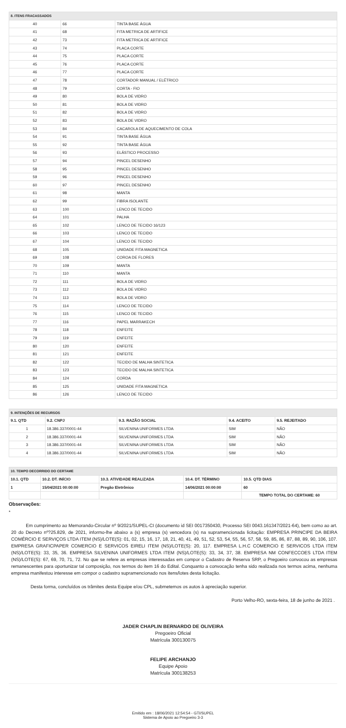| 8. ITENS FRACASSADOS | | |
| --- | --- | --- |
| 40 | 66 | TINTA BASE ÁGUA |
| 41 | 68 | FITA METRICA DE ARTIFICE |
| 42 | 73 | FITA METRICA DE ARTIFICE |
| 43 | 74 | PLACA CORTE |
| 44 | 75 | PLACA CORTE |
| 45 | 76 | PLACA CORTE |
| 46 | 77 | PLACA CORTE |
| 47 | 78 | CORTADOR MANUAL / ELÉTRICO |
| 48 | 79 | CORTA - FIO |
| 49 | 80 | BOLA DE VIDRO |
| 50 | 81 | BOLA DE VIDRO |
| 51 | 82 | BOLA DE VIDRO |
| 52 | 83 | BOLA DE VIDRO |
| 53 | 84 | CACAROLA DE AQUECIMENTO DE COLA |
| 54 | 91 | TINTA BASE ÁGUA |
| 55 | 92 | TINTA BASE ÁGUA |
| 56 | 93 | ELÁSTICO PROCESSO |
| 57 | 94 | PINCEL DESENHO |
| 58 | 95 | PINCEL DESENHO |
| 59 | 96 | PINCEL DESENHO |
| 60 | 97 | PINCEL DESENHO |
| 61 | 98 | MANTA |
| 62 | 99 | FIBRA ISOLANTE |
| 63 | 100 | LENCO DE TECIDO |
| 64 | 101 | PALHA |
| 65 | 102 | LENCO DE TECIDO 16/123 |
| 66 | 103 | LENCO DE TECIDO |
| 67 | 104 | LENCO DE TECIDO |
| 68 | 105 | UNIDADE FITA MAGNETICA |
| 69 | 108 | COROA DE FLORES |
| 70 | 109 | MANTA |
| 71 | 110 | MANTA |
| 72 | 111 | BOLA DE VIDRO |
| 73 | 112 | BOLA DE VIDRO |
| 74 | 113 | BOLA DE VIDRO |
| 75 | 114 | LENCO DE TECIDO |
| 76 | 115 | LENCO DE TECIDO |
| 77 | 116 | PAPEL MARRAKECH |
| 78 | 118 | ENFEITE |
| 79 | 119 | ENFEITE |
| 80 | 120 | ENFEITE |
| 81 | 121 | ENFEITE |
| 82 | 122 | TECIDO DE MALHA SINTETICA |
| 83 | 123 | TECIDO DE MALHA SINTETICA |
| 84 | 124 | CORDA |
| 85 | 125 | UNIDADE FITA MAGNETICA |
| 86 | 126 | LENCO DE TECIDO |
| 9. INTENÇÕES DE RECURSOS | | | | |
| --- | --- | --- | --- | --- |
| 9.1. QTD | 9.2. CNPJ | 9.3. RAZÃO SOCIAL | 9.4. ACEITO | 9.5. REJEITADO |
| 1 | 18.386.337/0001-44 | SILVENINA UNIFORMES LTDA | SIM | NÃO |
| 2 | 18.386.337/0001-44 | SILVENINA UNIFORMES LTDA | SIM | NÃO |
| 3 | 18.386.337/0001-44 | SILVENINA UNIFORMES LTDA | SIM | NÃO |
| 4 | 18.386.337/0001-44 | SILVENINA UNIFORMES LTDA | SIM | NÃO |
| 10. TEMPO DECORRIDO DO CERTAME | | | | |
| --- | --- | --- | --- | --- |
| 10.1. QTD | 10.2. DT. INÍCIO | 10.3. ATIVIDADE REALIZADA | 10.4. DT. TÉRMINO | 10.5. QTD DIAS |
| 1 | 15/04/2021 00:00:00 | Pregão Eletrônico | 14/06/2021 00:00:00 | 60 |
| | | | | TEMPO TOTAL DO CERTAME: 60 |
Observações:
*
Em cumprimento ao Memorando-Circular nº 9/2021/SUPEL-CI (documento id SEI 0017350430, Processo SEI 0043.161347/2021-64), bem como ao art. 20 do Decreto nº?25.829, de 2021, informo-lhe abaixo a (s) empresa (s) vencedora (s) na supramencionada licitação: EMPRESA PRINCIPE DA BEIRA COMÉRCIO E SERVIÇOS LTDA ITEM (NS)/LOTE(S): 01, 02, 15, 16, 17, 18, 21, 40, 41, 49, 51, 52, 53, 54, 55, 56, 57, 58, 59, 85, 86, 87, 88, 89, 90, 106, 107. EMPRESA GRAFICPAPER COMERCIO E SERVICOS EIRELI ITEM (NS)/LOTE(S): 20, 117. EMPRESA L.H.C COMERCIO E SERVICOS LTDA ITEM (NS)/LOTE(S): 33, 35, 36. EMPRESA SILVENINA UNIFORMES LTDA ITEM (NS)/LOTE(S): 33, 34, 37, 38. EMPRESA NM CONFECCOES LTDA ITEM (NS)/LOTE(S): 67, 69, 70, 71, 72. No que se refere as empresas interessadas em compor o Cadastro de Reserva SRP, o Pregoeiro convocou as empresas remanescentes para oportunizar tal composição, nos termos do item 16 do Edital. Conquanto a convocação tenha sido realizada nos termos acima, nenhuma empresa manifestou interesse em compor o cadastro supramencionado nos itens/lotes desta licitação.
Desta forma, concluídos os trâmites desta Equipe e/ou CPL, submetemos os autos à apreciação superior.
Porto Velho-RO, sexta-feira, 18 de junho de 2021 .
JADER CHAPLIN BERNARDO DE OLIVEIRA
Pregoeiro Oficial
Matrícula 300130075
FELIPE ARCHANJO
Equipe Apoio
Matrícula 300138253
Emitido em : 18/06/2021 12:54:54 - GTI/SUPEL
Sistema de Apoio ao Pregoeiro 3-3